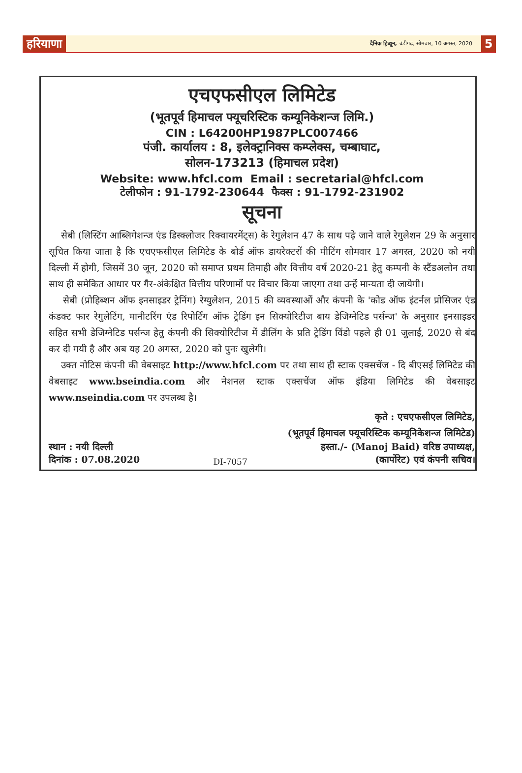हरियाणा
दैनिक ट्रिब्यून, चंडीगढ़, सोमवार, 10 अगस्त, 2020
5
एचएफसीएल लिमिटेड
(भूतपूर्व हिमाचल फ्यूचरिस्टिक कम्यूनिकेशन्ज लिमि.)
CIN : L64200HP1987PLC007466
पंजी. कार्यालय : 8, इलेक्ट्रानिक्स कम्प्लेक्स, चम्बाघाट,
सोलन-173213 (हिमाचल प्रदेश)
Website: www.hfcl.com Email : secretarial@hfcl.com
टेलीफोन : 91-1792-230644 फैक्स : 91-1792-231902
सूचना
सेबी (लिस्टिंग आब्लिगेशन्ज एंड डिस्क्लोजर रिक्वायरमेंट्स) के रेगुलेशन 47 के साथ पढ़े जाने वाले रेगुलेशन 29 के अनुसार सूचित किया जाता है कि एचएफसीएल लिमिटेड के बोर्ड ऑफ डायरेक्टरों की मीटिंग सोमवार 17 अगस्त, 2020 को नयी दिल्ली में होगी, जिसमें 30 जून, 2020 को समाप्त प्रथम तिमाही और वित्तीय वर्ष 2020-21 हेतु कम्पनी के स्टैंडअलोन तथा साथ ही समेकित आधार पर गैर-अंकेक्षित वित्तीय परिणामों पर विचार किया जाएगा तथा उन्हें मान्यता दी जायेगी।
सेबी (प्रोहिब्शन ऑफ इनसाइडर ट्रेनिंग) रेग्युलेशन, 2015 की व्यवस्थाओं और कंपनी के 'कोड ऑफ इंटर्नल प्रोसिजर एंड कंडक्ट फार रेगुलेटिंग, मानीटरिंग एंड रिपोर्टिंग ऑफ ट्रेडिंग इन सिक्योरिटीज बाय डेजिग्नेटिड पर्सन्ज' के अनुसार इनसाइडर सहित सभी डेजिग्नेटिड पर्सन्ज हेतु कंपनी की सिक्योरिटीज में डीलिंग के प्रति ट्रेडिंग विंडो पहले ही 01 जुलाई, 2020 से बंद कर दी गयी है और अब यह 20 अगस्त, 2020 को पुनः खुलेगी।
उक्त नोटिस कंपनी की वेबसाइट http://www.hfcl.com पर तथा साथ ही स्टाक एक्सचेंज - दि बीएसई लिमिटेड की वेबसाइट www.bseindia.com और नेशनल स्टाक एक्सचेंज ऑफ इंडिया लिमिटेड की वेबसाइट www.nseindia.com पर उपलब्ध है।
कृते : एचएफसीएल लिमिटेड,
(भूतपूर्व हिमाचल फ्यूचरिस्टिक कम्यूनिकेशन्ज लिमिटेड)
स्थान : नयी दिल्ली
दिनांक : 07.08.2020
DI-7057
हस्ता./- (Manoj Baid) वरिष्ठ उपाध्यक्ष,
(कार्पोरेट) एवं कंपनी सचिव।